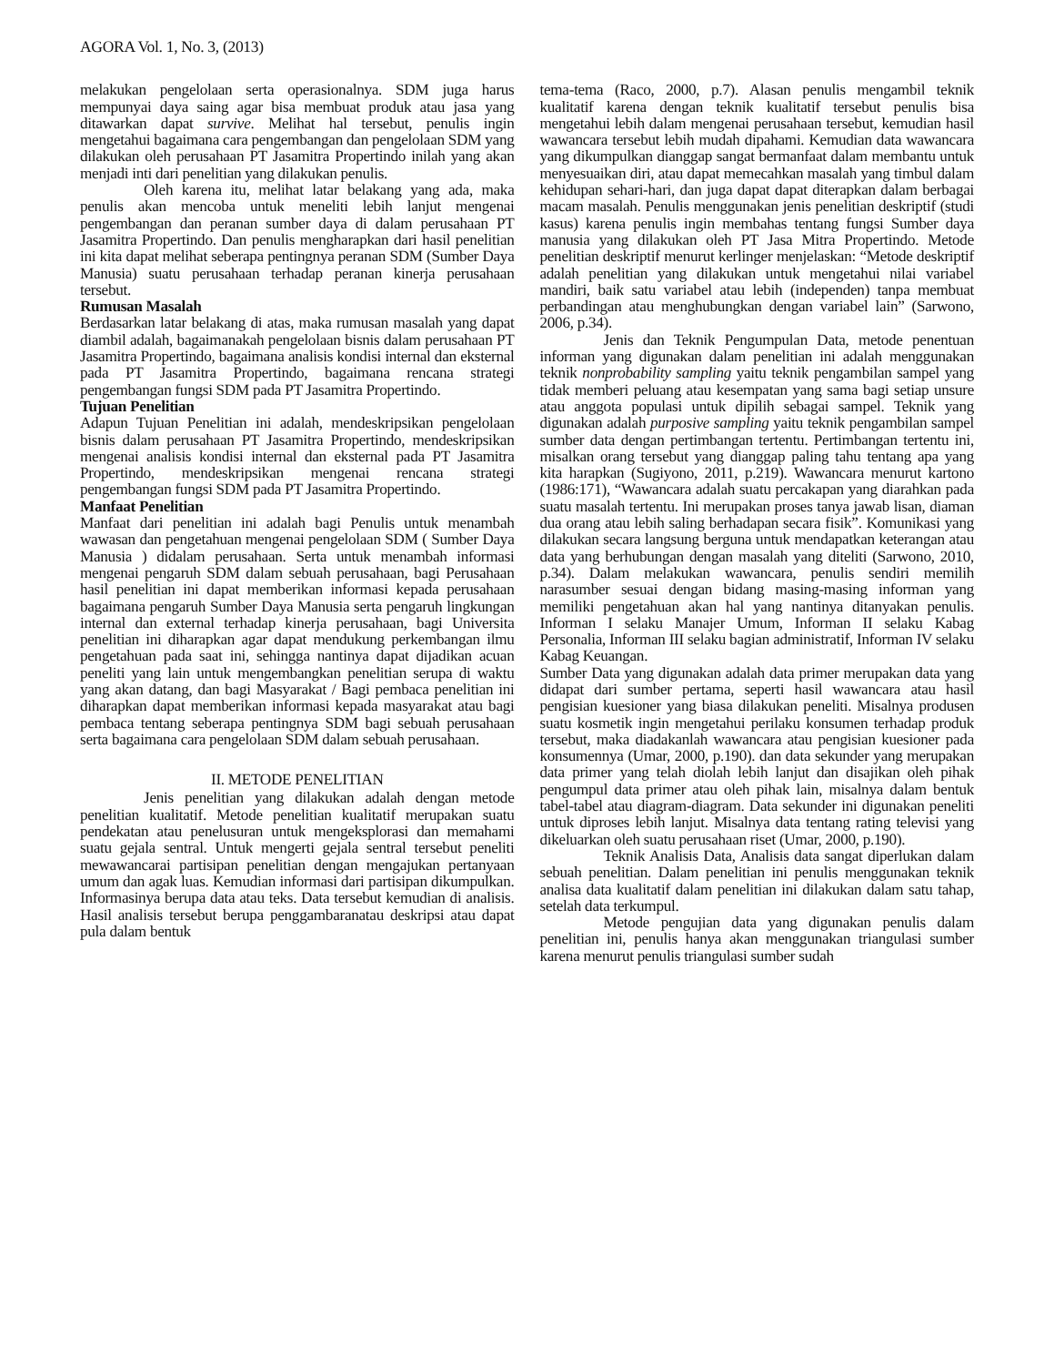AGORA Vol. 1, No. 3, (2013)
melakukan pengelolaan serta operasionalnya. SDM juga harus mempunyai daya saing agar bisa membuat produk atau jasa yang ditawarkan dapat survive. Melihat hal tersebut, penulis ingin mengetahui bagaimana cara pengembangan dan pengelolaan SDM yang dilakukan oleh perusahaan PT Jasamitra Propertindo inilah yang akan menjadi inti dari penelitian yang dilakukan penulis.
Oleh karena itu, melihat latar belakang yang ada, maka penulis akan mencoba untuk meneliti lebih lanjut mengenai pengembangan dan peranan sumber daya di dalam perusahaan PT Jasamitra Propertindo. Dan penulis mengharapkan dari hasil penelitian ini kita dapat melihat seberapa pentingnya peranan SDM (Sumber Daya Manusia) suatu perusahaan terhadap peranan kinerja perusahaan tersebut.
Rumusan Masalah
Berdasarkan latar belakang di atas, maka rumusan masalah yang dapat diambil adalah, bagaimanakah pengelolaan bisnis dalam perusahaan PT Jasamitra Propertindo, bagaimana analisis kondisi internal dan eksternal pada PT Jasamitra Propertindo, bagaimana rencana strategi pengembangan fungsi SDM pada PT Jasamitra Propertindo.
Tujuan Penelitian
Adapun Tujuan Penelitian ini adalah, mendeskripsikan pengelolaan bisnis dalam perusahaan PT Jasamitra Propertindo, mendeskripsikan mengenai analisis kondisi internal dan eksternal pada PT Jasamitra Propertindo, mendeskripsikan mengenai rencana strategi pengembangan fungsi SDM pada PT Jasamitra Propertindo.
Manfaat Penelitian
Manfaat dari penelitian ini adalah bagi Penulis untuk menambah wawasan dan pengetahuan mengenai pengelolaan SDM ( Sumber Daya Manusia ) didalam perusahaan. Serta untuk menambah informasi mengenai pengaruh SDM dalam sebuah perusahaan, bagi Perusahaan hasil penelitian ini dapat memberikan informasi kepada perusahaan bagaimana pengaruh Sumber Daya Manusia serta pengaruh lingkungan internal dan external terhadap kinerja perusahaan, bagi Universita penelitian ini diharapkan agar dapat mendukung perkembangan ilmu pengetahuan pada saat ini, sehingga nantinya dapat dijadikan acuan peneliti yang lain untuk mengembangkan penelitian serupa di waktu yang akan datang, dan bagi Masyarakat / Bagi pembaca penelitian ini diharapkan dapat memberikan informasi kepada masyarakat atau bagi pembaca tentang seberapa pentingnya SDM bagi sebuah perusahaan serta bagaimana cara pengelolaan SDM dalam sebuah perusahaan.
II. METODE PENELITIAN
Jenis penelitian yang dilakukan adalah dengan metode penelitian kualitatif. Metode penelitian kualitatif merupakan suatu pendekatan atau penelusuran untuk mengeksplorasi dan memahami suatu gejala sentral. Untuk mengerti gejala sentral tersebut peneliti mewawancarai partisipan penelitian dengan mengajukan pertanyaan umum dan agak luas. Kemudian informasi dari partisipan dikumpulkan. Informasinya berupa data atau teks. Data tersebut kemudian di analisis. Hasil analisis tersebut berupa penggambaranatau deskripsi atau dapat pula dalam bentuk
tema-tema (Raco, 2000, p.7). Alasan penulis mengambil teknik kualitatif karena dengan teknik kualitatif tersebut penulis bisa mengetahui lebih dalam mengenai perusahaan tersebut, kemudian hasil wawancara tersebut lebih mudah dipahami. Kemudian data wawancara yang dikumpulkan dianggap sangat bermanfaat dalam membantu untuk menyesuaikan diri, atau dapat memecahkan masalah yang timbul dalam kehidupan sehari-hari, dan juga dapat dapat diterapkan dalam berbagai macam masalah. Penulis menggunakan jenis penelitian deskriptif (studi kasus) karena penulis ingin membahas tentang fungsi Sumber daya manusia yang dilakukan oleh PT Jasa Mitra Propertindo. Metode penelitian deskriptif menurut kerlinger menjelaskan: “Metode deskriptif adalah penelitian yang dilakukan untuk mengetahui nilai variabel mandiri, baik satu variabel atau lebih (independen) tanpa membuat perbandingan atau menghubungkan dengan variabel lain” (Sarwono, 2006, p.34).
Jenis dan Teknik Pengumpulan Data, metode penentuan informan yang digunakan dalam penelitian ini adalah menggunakan teknik nonprobability sampling yaitu teknik pengambilan sampel yang tidak memberi peluang atau kesempatan yang sama bagi setiap unsure atau anggota populasi untuk dipilih sebagai sampel. Teknik yang digunakan adalah purposive sampling yaitu teknik pengambilan sampel sumber data dengan pertimbangan tertentu. Pertimbangan tertentu ini, misalkan orang tersebut yang dianggap paling tahu tentang apa yang kita harapkan (Sugiyono, 2011, p.219). Wawancara menurut kartono (1986:171), “Wawancara adalah suatu percakapan yang diarahkan pada suatu masalah tertentu. Ini merupakan proses tanya jawab lisan, diaman dua orang atau lebih saling berhadapan secara fisik”. Komunikasi yang dilakukan secara langsung berguna untuk mendapatkan keterangan atau data yang berhubungan dengan masalah yang diteliti (Sarwono, 2010, p.34). Dalam melakukan wawancara, penulis sendiri memilih narasumber sesuai dengan bidang masing-masing informan yang memiliki pengetahuan akan hal yang nantinya ditanyakan penulis. Informan I selaku Manajer Umum, Informan II selaku Kabag Personalia, Informan III selaku bagian administratif, Informan IV selaku Kabag Keuangan.
Sumber Data yang digunakan adalah data primer merupakan data yang didapat dari sumber pertama, seperti hasil wawancara atau hasil pengisian kuesioner yang biasa dilakukan peneliti. Misalnya produsen suatu kosmetik ingin mengetahui perilaku konsumen terhadap produk tersebut, maka diadakanlah wawancara atau pengisian kuesioner pada konsumennya (Umar, 2000, p.190). dan data sekunder yang merupakan data primer yang telah diolah lebih lanjut dan disajikan oleh pihak pengumpul data primer atau oleh pihak lain, misalnya dalam bentuk tabel-tabel atau diagram-diagram. Data sekunder ini digunakan peneliti untuk diproses lebih lanjut. Misalnya data tentang rating televisi yang dikeluarkan oleh suatu perusahaan riset (Umar, 2000, p.190).
Teknik Analisis Data, Analisis data sangat diperlukan dalam sebuah penelitian. Dalam penelitian ini penulis menggunakan teknik analisa data kualitatif dalam penelitian ini dilakukan dalam satu tahap, setelah data terkumpul.
Metode pengujian data yang digunakan penulis dalam penelitian ini, penulis hanya akan menggunakan triangulasi sumber karena menurut penulis triangulasi sumber sudah